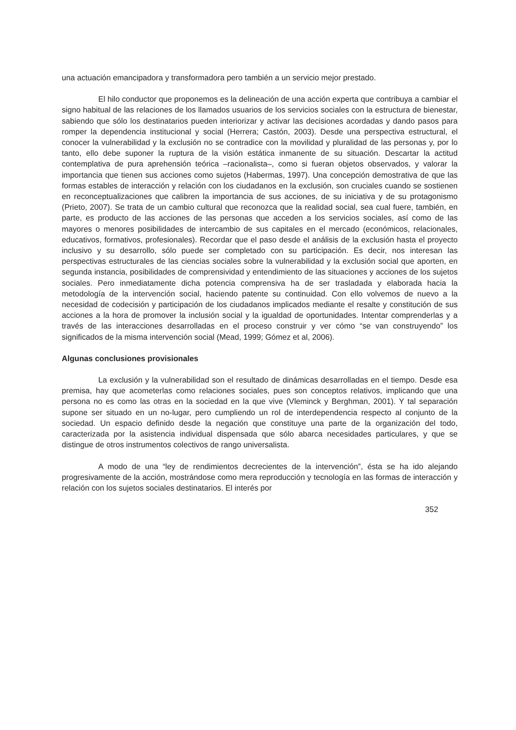una actuación emancipadora y transformadora pero también a un servicio mejor prestado.
El hilo conductor que proponemos es la delineación de una acción experta que contribuya a cambiar el signo habitual de las relaciones de los llamados usuarios de los servicios sociales con la estructura de bienestar, sabiendo que sólo los destinatarios pueden interiorizar y activar las decisiones acordadas y dando pasos para romper la dependencia institucional y social (Herrera; Castón, 2003). Desde una perspectiva estructural, el conocer la vulnerabilidad y la exclusión no se contradice con la movilidad y pluralidad de las personas y, por lo tanto, ello debe suponer la ruptura de la visión estática inmanente de su situación. Descartar la actitud contemplativa de pura aprehensión teórica –racionalista–, como si fueran objetos observados, y valorar la importancia que tienen sus acciones como sujetos (Habermas, 1997). Una concepción demostrativa de que las formas estables de interacción y relación con los ciudadanos en la exclusión, son cruciales cuando se sostienen en reconceptualizaciones que calibren la importancia de sus acciones, de su iniciativa y de su protagonismo (Prieto, 2007). Se trata de un cambio cultural que reconozca que la realidad social, sea cual fuere, también, en parte, es producto de las acciones de las personas que acceden a los servicios sociales, así como de las mayores o menores posibilidades de intercambio de sus capitales en el mercado (económicos, relacionales, educativos, formativos, profesionales). Recordar que el paso desde el análisis de la exclusión hasta el proyecto inclusivo y su desarrollo, sólo puede ser completado con su participación. Es decir, nos interesan las perspectivas estructurales de las ciencias sociales sobre la vulnerabilidad y la exclusión social que aporten, en segunda instancia, posibilidades de comprensividad y entendimiento de las situaciones y acciones de los sujetos sociales. Pero inmediatamente dicha potencia comprensiva ha de ser trasladada y elaborada hacia la metodología de la intervención social, haciendo patente su continuidad. Con ello volvemos de nuevo a la necesidad de codecisión y participación de los ciudadanos implicados mediante el resalte y constitución de sus acciones a la hora de promover la inclusión social y la igualdad de oportunidades. Intentar comprenderlas y a través de las interacciones desarrolladas en el proceso construir y ver cómo “se van construyendo” los significados de la misma intervención social (Mead, 1999; Gómez et al, 2006).
Algunas conclusiones provisionales
La exclusión y la vulnerabilidad son el resultado de dinámicas desarrolladas en el tiempo. Desde esa premisa, hay que acometerlas como relaciones sociales, pues son conceptos relativos, implicando que una persona no es como las otras en la sociedad en la que vive (Vleminck y Berghman, 2001). Y tal separación supone ser situado en un no-lugar, pero cumpliendo un rol de interdependencia respecto al conjunto de la sociedad. Un espacio definido desde la negación que constituye una parte de la organización del todo, caracterizada por la asistencia individual dispensada que sólo abarca necesidades particulares, y que se distingue de otros instrumentos colectivos de rango universalista.
A modo de una “ley de rendimientos decrecientes de la intervención”, ésta se ha ido alejando progresivamente de la acción, mostrándose como mera reproducción y tecnología en las formas de interacción y relación con los sujetos sociales destinatarios. El interés por
352